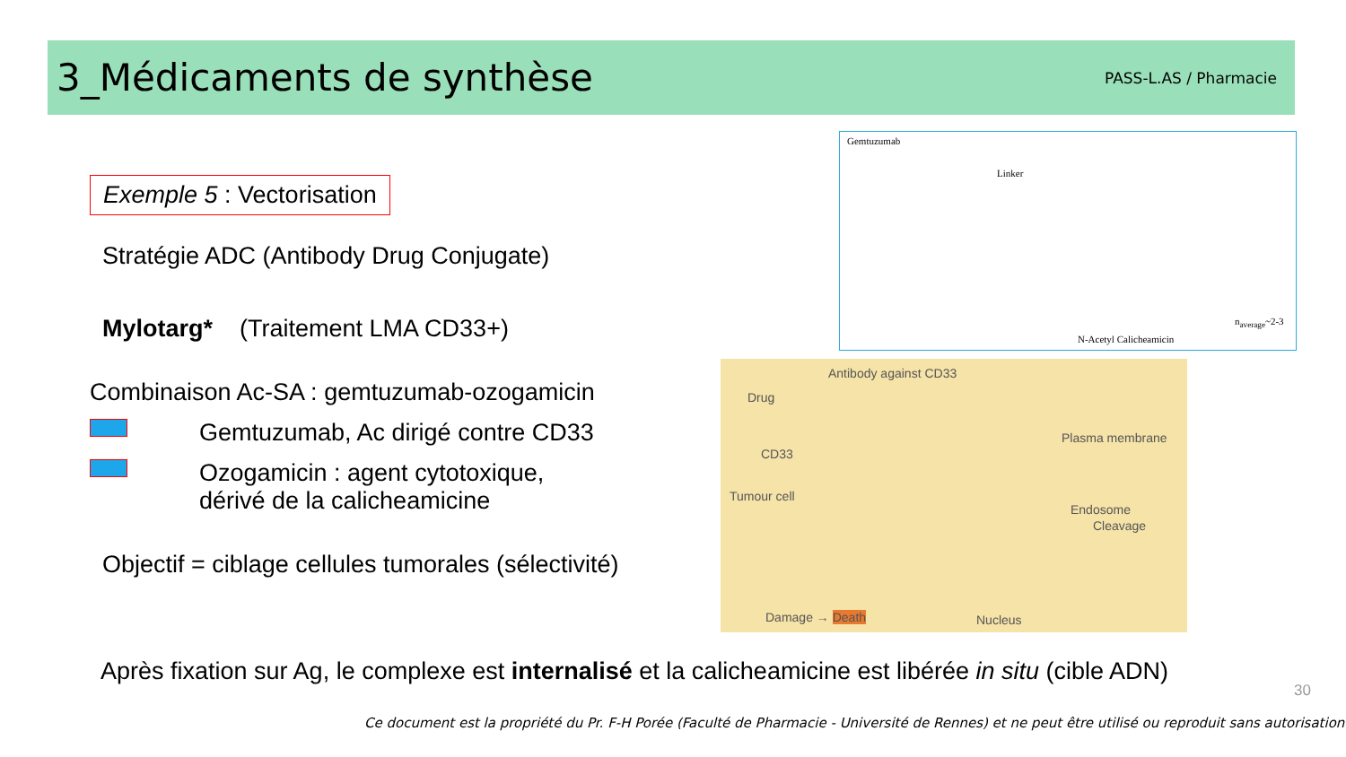3_Médicaments de synthèse
PASS-L.AS / Pharmacie
Exemple 5 : Vectorisation
Stratégie ADC (Antibody Drug Conjugate)
Mylotarg* (Traitement LMA CD33+)
Combinaison Ac-SA : gemtuzumab-ozogamicin
Gemtuzumab, Ac dirigé contre CD33
Ozogamicin : agent cytotoxique,
dérivé de la calicheamicine
Objectif = ciblage cellules tumorales (sélectivité)
Gemtuzumab
Linker
n<sub>average</sub>~2-3
N-Acetyl Calicheamicin
Antibody against CD33
Drug
Plasma membrane
CD33
Tumour cell
Endosome
Cleavage
Damage → Death Nucleus
Après fixation sur Ag, le complexe est internalisé et la calicheamicine est libérée in situ (cible ADN)
30
Ce document est la propriété du Pr. F-H Porée (Faculté de Pharmacie - Université de Rennes) et ne peut être utilisé ou reproduit sans autorisation